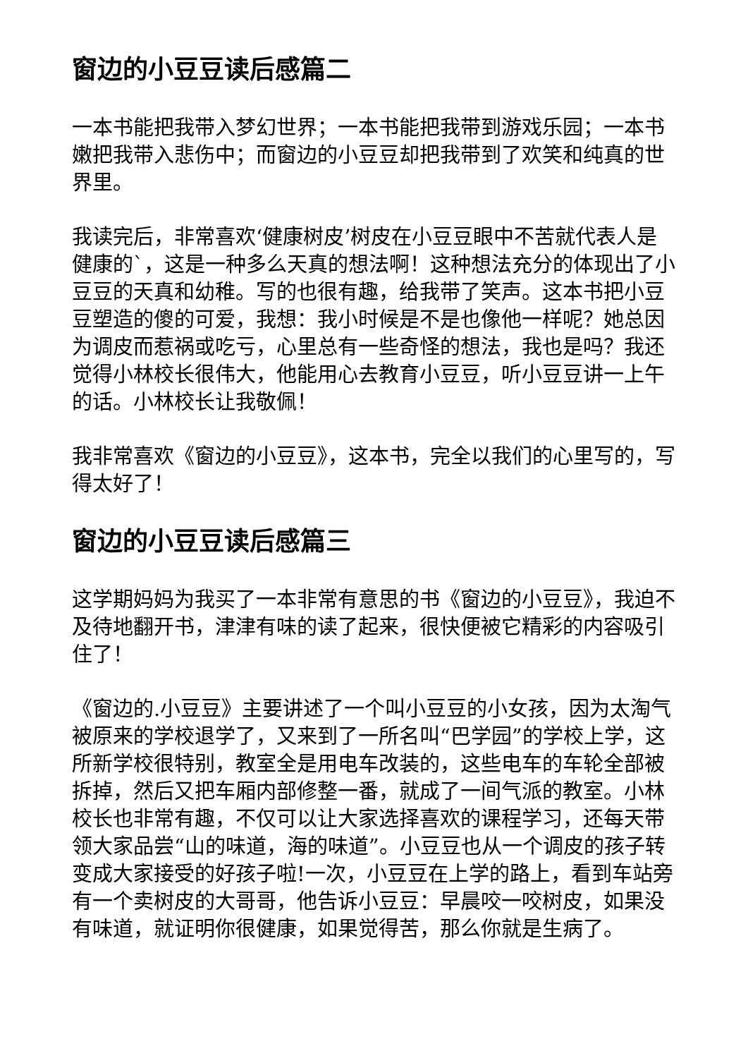窗边的小豆豆读后感篇二
一本书能把我带入梦幻世界；一本书能把我带到游戏乐园；一本书嫩把我带入悲伤中；而窗边的小豆豆却把我带到了欢笑和纯真的世界里。
我读完后，非常喜欢‘健康树皮’树皮在小豆豆眼中不苦就代表人是健康的`，这是一种多么天真的想法啊！这种想法充分的体现出了小豆豆的天真和幼稚。写的也很有趣，给我带了笑声。这本书把小豆豆塑造的傻的可爱，我想：我小时候是不是也像他一样呢？她总因为调皮而惹祸或吃亏，心里总有一些奇怪的想法，我也是吗？我还觉得小林校长很伟大，他能用心去教育小豆豆，听小豆豆讲一上午的话。小林校长让我敬佩！
我非常喜欢《窗边的小豆豆》，这本书，完全以我们的心里写的，写得太好了！
窗边的小豆豆读后感篇三
这学期妈妈为我买了一本非常有意思的书《窗边的小豆豆》，我迫不及待地翻开书，津津有味的读了起来，很快便被它精彩的内容吸引住了！
《窗边的.小豆豆》主要讲述了一个叫小豆豆的小女孩，因为太淘气被原来的学校退学了，又来到了一所名叫“巴学园”的学校上学，这所新学校很特别，教室全是用电车改装的，这些电车的车轮全部被拆掉，然后又把车厢内部修整一番，就成了一间气派的教室。小林校长也非常有趣，不仅可以让大家选择喜欢的课程学习，还每天带领大家品尝“山的味道，海的味道”。小豆豆也从一个调皮的孩子转变成大家接受的好孩子啦!一次，小豆豆在上学的路上，看到车站旁有一个卖树皮的大哥哥，他告诉小豆豆：早晨咬一咬树皮，如果没有味道，就证明你很健康，如果觉得苦，那么你就是生病了。